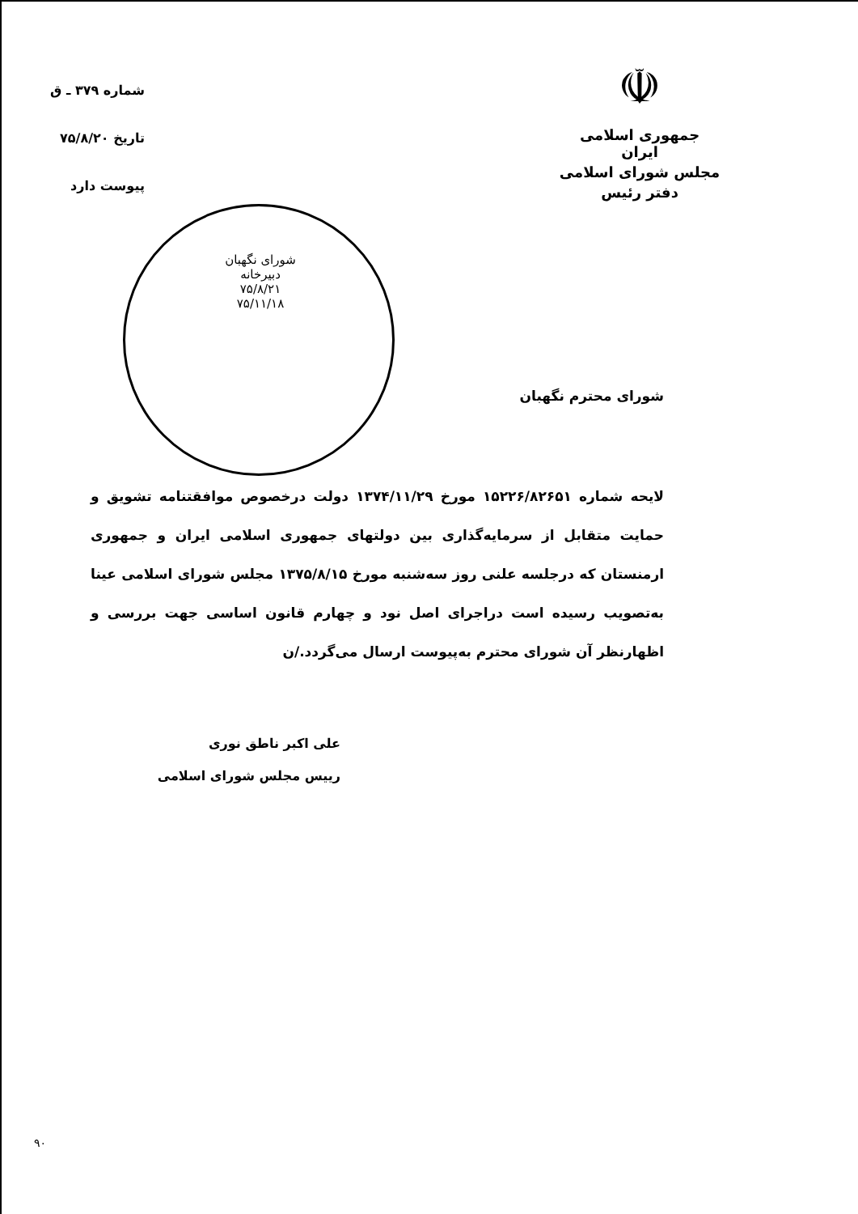☫
جمهوری اسلامی ایران
مجلس شورای اسلامی
دفتر رئیس
شماره ۳۷۹ ـ ق
تاریخ ۷۵/۸/۲۰
پیوست دارد
شورای نگهبان
دبیرخانه
۷۵/۸/۲۱
۷۵/۱۱/۱۸
شورای محترم نگهبان
لایحه شماره ۱۵۲۲۶/۸۲۶۵۱ مورخ ۱۳۷۴/۱۱/۲۹ دولت درخصوص موافقتنامه تشویق و حمایت متقابل از سرمایه‌گذاری بین دولتهای جمهوری اسلامی ایران و جمهوری ارمنستان که درجلسه علنی روز سه‌شنبه مورخ ۱۳۷۵/۸/۱۵ مجلس شورای اسلامی عینا به‌تصویب رسیده است دراجرای اصل نود و چهارم قانون اساسی جهت بررسی و اظهارنظر آن شورای محترم به‌پیوست ارسال می‌گردد./ن
علی اکبر ناطق نوری
رییس مجلس شورای اسلامی
۹۰